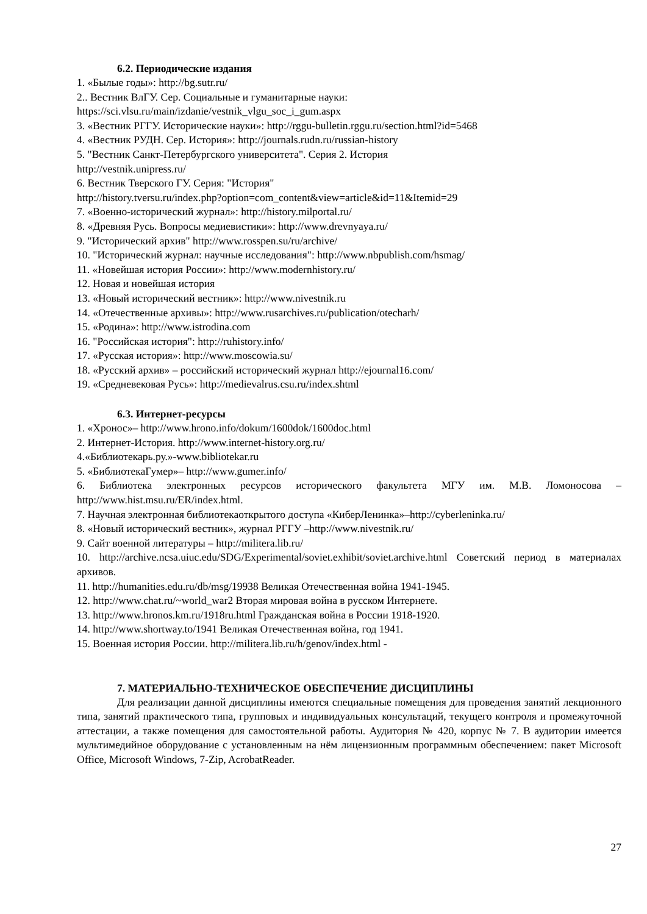6.2. Периодические издания
1. «Былые годы»: http://bg.sutr.ru/
2.. Вестник ВлГУ. Сер. Социальные и гуманитарные науки:
https://sci.vlsu.ru/main/izdanie/vestnik_vlgu_soc_i_gum.aspx
3. «Вестник РГГУ. Исторические науки»: http://rggu-bulletin.rggu.ru/section.html?id=5468
4. «Вестник РУДН. Сер. История»: http://journals.rudn.ru/russian-history
5. "Вестник Санкт-Петербургского университета". Серия 2. История
http://vestnik.unipress.ru/
6. Вестник Тверского ГУ. Серия: "История"
http://history.tversu.ru/index.php?option=com_content&view=article&id=11&Itemid=29
7. «Военно-исторический журнал»: http://history.milportal.ru/
8. «Древняя Русь. Вопросы медиевистики»: http://www.drevnyaya.ru/
9. "Исторический архив" http://www.rosspen.su/ru/archive/
10. "Исторический журнал: научные исследования": http://www.nbpublish.com/hsmag/
11. «Новейшая история России»: http://www.modernhistory.ru/
12. Новая и новейшая история
13. «Новый исторический вестник»: http://www.nivestnik.ru
14. «Отечественные архивы»: http://www.rusarchives.ru/publication/otecharh/
15. «Родина»: http://www.istrodina.com
16. "Российская история": http://ruhistory.info/
17. «Русская история»: http://www.moscowia.su/
18. «Русский архив» – российский исторический журнал http://ejournal16.com/
19. «Средневековая Русь»: http://medievalrus.csu.ru/index.shtml
6.3. Интернет-ресурсы
1. «Хронос»– http://www.hrono.info/dokum/1600dok/1600doc.html
2. Интернет-История. http://www.internet-history.org.ru/
4.«Библиотекарь.ру.»-www.bibliotekar.ru
5. «БиблиотекаГумер»– http://www.gumer.info/
6. Библиотека электронных ресурсов исторического факультета МГУ им. М.В. Ломоносова – http://www.hist.msu.ru/ER/index.html.
7. Научная электронная библиотекаоткрытого доступа «КиберЛенинка»–http://cyberleninka.ru/
8. «Новый исторический вестник», журнал РГГУ –http://www.nivestnik.ru/
9. Сайт военной литературы – http://militera.lib.ru/
10. http://archive.ncsa.uiuc.edu/SDG/Experimental/soviet.exhibit/soviet.archive.html Советский период в материалах архивов.
11. http://humanities.edu.ru/db/msg/19938 Великая Отечественная война 1941-1945.
12. http://www.chat.ru/~world_war2 Вторая мировая война в русском Интернете.
13. http://www.hronos.km.ru/1918ru.html Гражданская война в России 1918-1920.
14. http://www.shortway.to/1941 Великая Отечественная война, год 1941.
15. Военная история России. http://militera.lib.ru/h/genov/index.html -
7. МАТЕРИАЛЬНО-ТЕХНИЧЕСКОЕ ОБЕСПЕЧЕНИЕ ДИСЦИПЛИНЫ
Для реализации данной дисциплины имеются специальные помещения для проведения занятий лекционного типа, занятий практического типа, групповых и индивидуальных консультаций, текущего контроля и промежуточной аттестации, а также помещения для самостоятельной работы. Аудитория № 420, корпус № 7. В аудитории имеется мультимедийное оборудование с установленным на нём лицензионным программным обеспечением: пакет Microsoft Office, Microsoft Windows, 7-Zip, AcrobatReader.
27